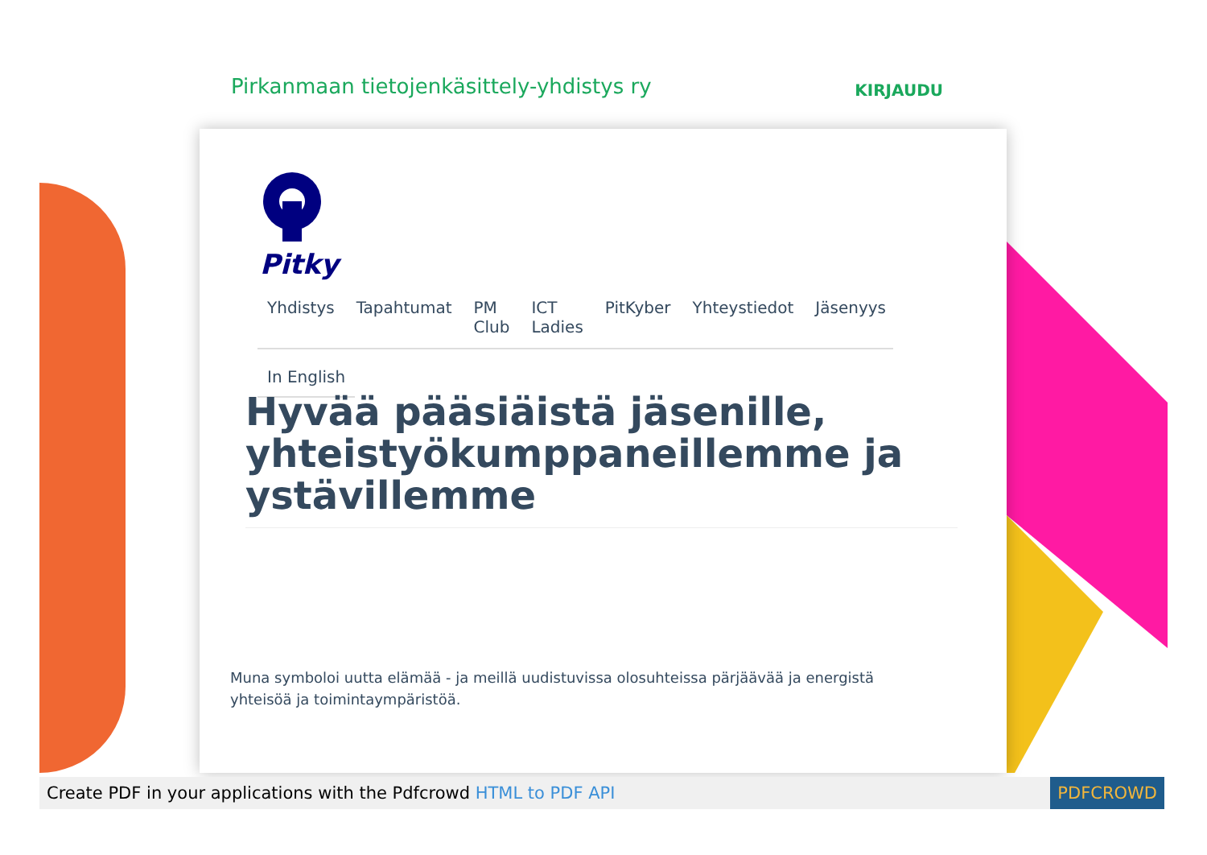Pirkanmaan tietojenkäsittely-yhdistys ry KIRJAUDU
Pitky
Yhdistys Tapahtumat PM Club ICT Ladies PitKyber Yhteystiedot Jäsenyys
In English
Hyvää pääsiäistä jäsenille, yhteistyökumppaneillemme ja ystävillemme
Muna symboloi uutta elämää - ja meillä uudistuvissa olosuhteissa pärjäävää ja energistä yhteisöä ja toimintaympäristöä.
Create PDF in your applications with the Pdfcrowd HTML to PDF API PDFCROWD